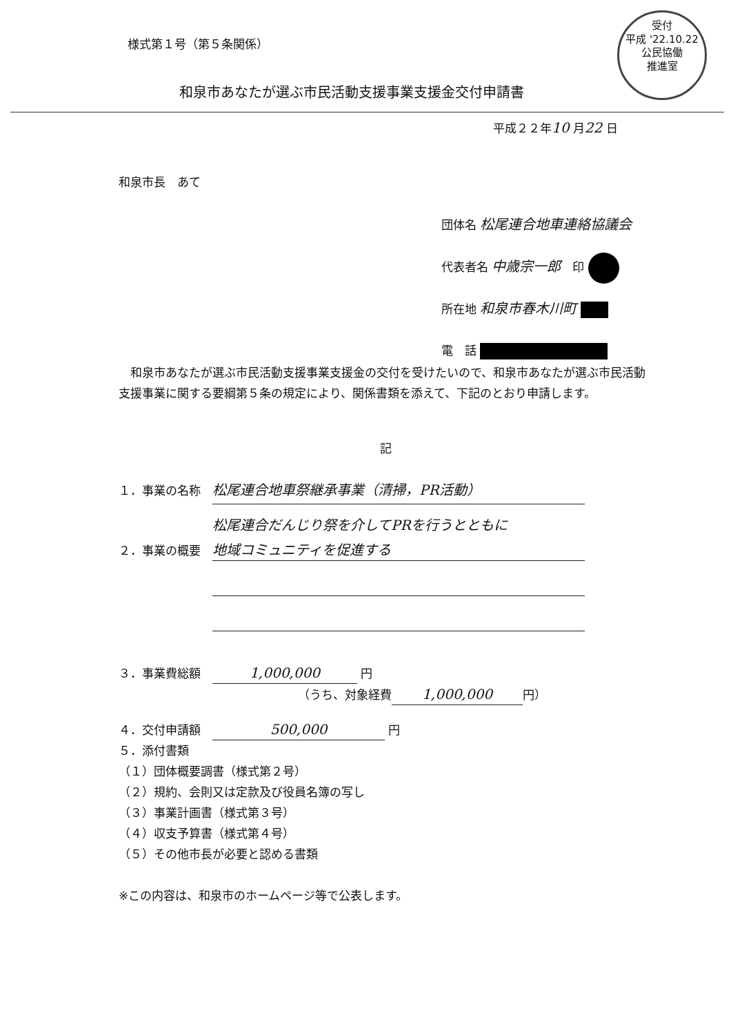受付
平成 '22.10.22
公民協働
推進室
様式第１号（第５条関係）
和泉市あなたが選ぶ市民活動支援事業支援金交付申請書
平成２２年10 月22 日
和泉市長　あて
団体名 松尾連合地車連絡協議会
代表者名 中歳宗一郎　印
所在地 和泉市春木川町
電　話
　和泉市あなたが選ぶ市民活動支援事業支援金の交付を受けたいので、和泉市あなたが選ぶ市民活動支援事業に関する要綱第５条の規定により、関係書類を添えて、下記のとおり申請します。
記
１．事業の名称　松尾連合地車祭継承事業（清掃，PR活動）
　　　　　　　　松尾連合だんじり祭を介してPRを行うとともに
２．事業の概要　地域コミュニティを促進する
　　　　　　　　
　　　　　　　　
３．事業費総額　1,000,000 円
（うち、対象経費 1,000,000 円）
４．交付申請額　500,000 円
５．添付書類
（１）団体概要調書（様式第２号）
（２）規約、会則又は定款及び役員名簿の写し
（３）事業計画書（様式第３号）
（４）収支予算書（様式第４号）
（５）その他市長が必要と認める書類
※この内容は、和泉市のホームページ等で公表します。